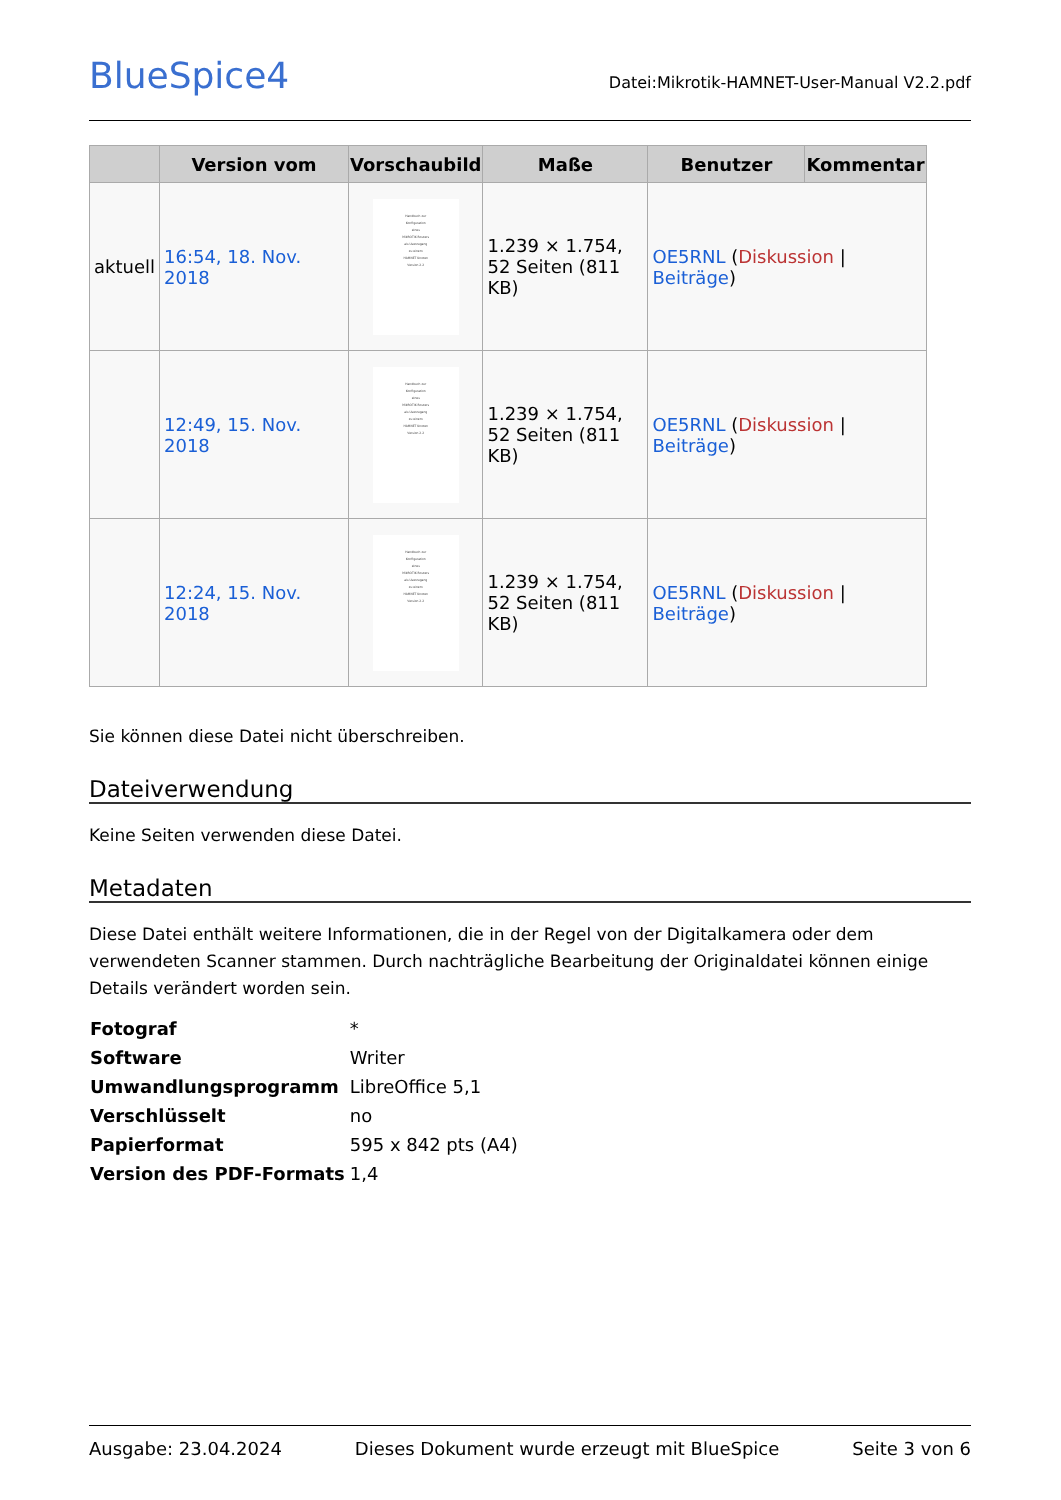BlueSpice4
Datei:Mikrotik-HAMNET-User-Manual V2.2.pdf
| | Version vom | Vorschaubild | Maße | Benutzer | Kommentar |
| --- | --- | --- | --- | --- | --- |
| aktuell | 16:54, 18. Nov. 2018 | Handbuch zur Konfiguration eines MikROTIK Routers als Userzugang zu einem HAMNET Knoten Version 2.2 | 1.239 × 1.754, 52 Seiten (811 KB) | OE5RNL ( Diskussion / Beiträge ) | |
| | 12:49, 15. Nov. 2018 | Handbuch zur Konfiguration eines MikROTIK Routers als Userzugang zu einem HAMNET Knoten Version 2.2 | 1.239 × 1.754, 52 Seiten (811 KB) | OE5RNL ( Diskussion / Beiträge ) | |
| | 12:24, 15. Nov. 2018 | Handbuch zur Konfiguration eines MikROTIK Routers als Userzugang zu einem HAMNET Knoten Version 2.2 | 1.239 × 1.754, 52 Seiten (811 KB) | OE5RNL ( Diskussion / Beiträge ) | |
Sie können diese Datei nicht überschreiben.
Dateiverwendung
Keine Seiten verwenden diese Datei.
Metadaten
Diese Datei enthält weitere Informationen, die in der Regel von der Digitalkamera oder dem verwendeten Scanner stammen. Durch nachträgliche Bearbeitung der Originaldatei können einige Details verändert worden sein.
| Fotograf | * |
| Software | Writer |
| Umwandlungsprogramm | LibreOffice 5,1 |
| Verschlüsselt | no |
| Papierformat | 595 x 842 pts (A4) |
| Version des PDF-Formats | 1,4 |
Ausgabe: 23.04.2024 Dieses Dokument wurde erzeugt mit BlueSpice Seite 3 von 6